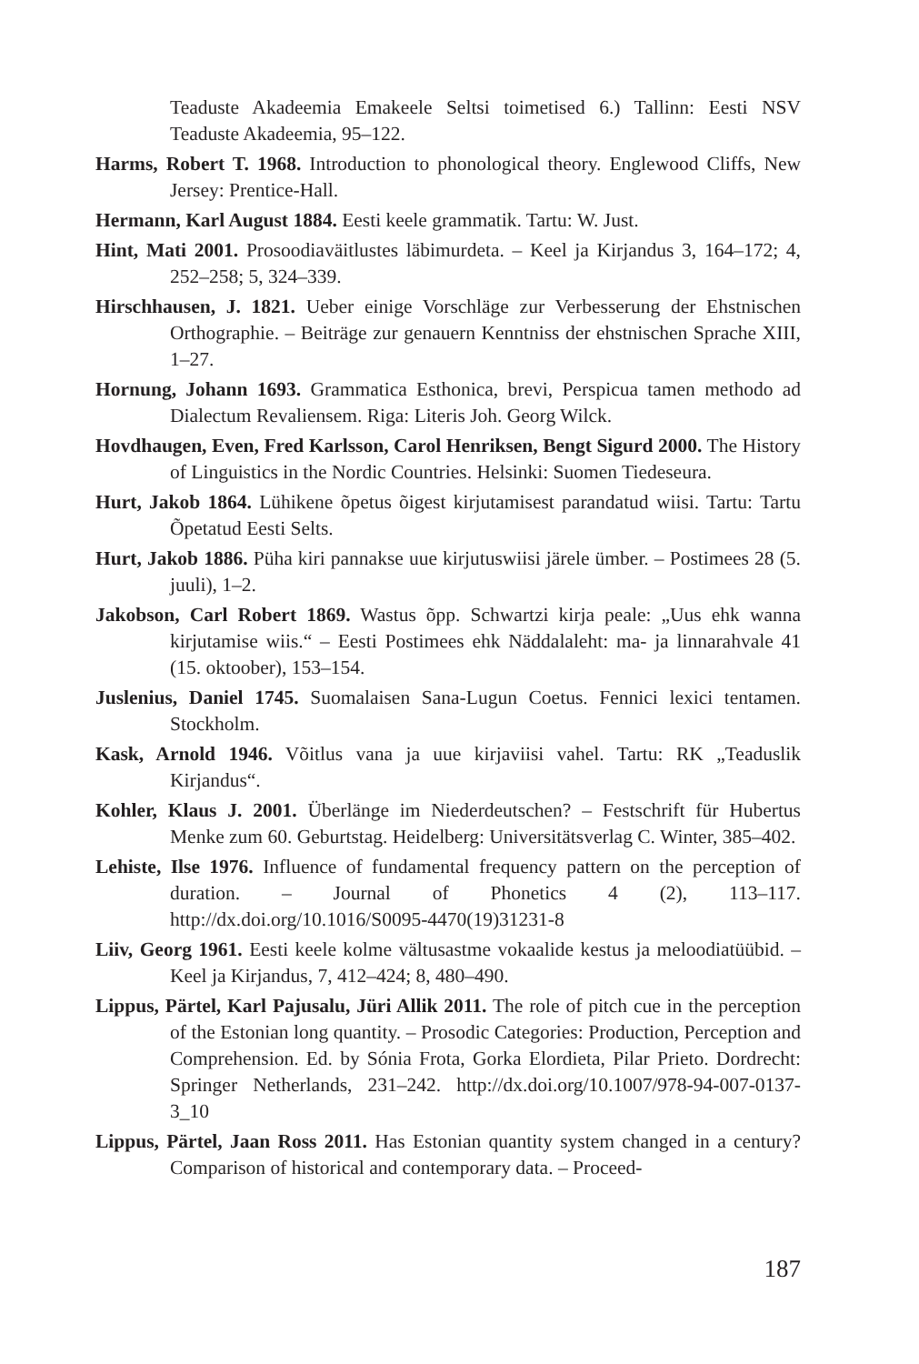Teaduste Akadeemia Emakeele Seltsi toimetised 6.) Tallinn: Eesti NSV Teaduste Akadeemia, 95–122.
Harms, Robert T. 1968. Introduction to phonological theory. Englewood Cliffs, New Jersey: Prentice-Hall.
Hermann, Karl August 1884. Eesti keele grammatik. Tartu: W. Just.
Hint, Mati 2001. Prosoodiaväitlustes läbimurdeta. – Keel ja Kirjandus 3, 164–172; 4, 252–258; 5, 324–339.
Hirschhausen, J. 1821. Ueber einige Vorschläge zur Verbesserung der Ehstnischen Orthographie. – Beiträge zur genauern Kenntniss der ehstnischen Sprache XIII, 1–27.
Hornung, Johann 1693. Grammatica Esthonica, brevi, Perspicua tamen methodo ad Dialectum Revaliensem. Riga: Literis Joh. Georg Wilck.
Hovdhaugen, Even, Fred Karlsson, Carol Henriksen, Bengt Sigurd 2000. The History of Linguistics in the Nordic Countries. Helsinki: Suomen Tiedeseura.
Hurt, Jakob 1864. Lühikene õpetus õigest kirjutamisest parandatud wiisi. Tartu: Tartu Õpetatud Eesti Selts.
Hurt, Jakob 1886. Püha kiri pannakse uue kirjutuswiisi järele ümber. – Postimees 28 (5. juuli), 1–2.
Jakobson, Carl Robert 1869. Wastus õpp. Schwartzi kirja peale: „Uus ehk wanna kirjutamise wiis.“ – Eesti Postimees ehk Näddalaleht: ma- ja linnarahvale 41 (15. oktoober), 153–154.
Juslenius, Daniel 1745. Suomalaisen Sana-Lugun Coetus. Fennici lexici tentamen. Stockholm.
Kask, Arnold 1946. Võitlus vana ja uue kirjaviisi vahel. Tartu: RK „Teaduslik Kirjandus“.
Kohler, Klaus J. 2001. Überlänge im Niederdeutschen? – Festschrift für Hubertus Menke zum 60. Geburtstag. Heidelberg: Universitätsverlag C. Winter, 385–402.
Lehiste, Ilse 1976. Influence of fundamental frequency pattern on the perception of duration. – Journal of Phonetics 4 (2), 113–117. http://dx.doi.org/10.1016/S0095-4470(19)31231-8
Liiv, Georg 1961. Eesti keele kolme vältusastme vokaalide kestus ja meloodiatüübid. – Keel ja Kirjandus, 7, 412–424; 8, 480–490.
Lippus, Pärtel, Karl Pajusalu, Jüri Allik 2011. The role of pitch cue in the perception of the Estonian long quantity. – Prosodic Categories: Production, Perception and Comprehension. Ed. by Sónia Frota, Gorka Elordieta, Pilar Prieto. Dordrecht: Springer Netherlands, 231–242. http://dx.doi.org/10.1007/978-94-007-0137-3_10
Lippus, Pärtel, Jaan Ross 2011. Has Estonian quantity system changed in a century? Comparison of historical and contemporary data. – Proceed-
187